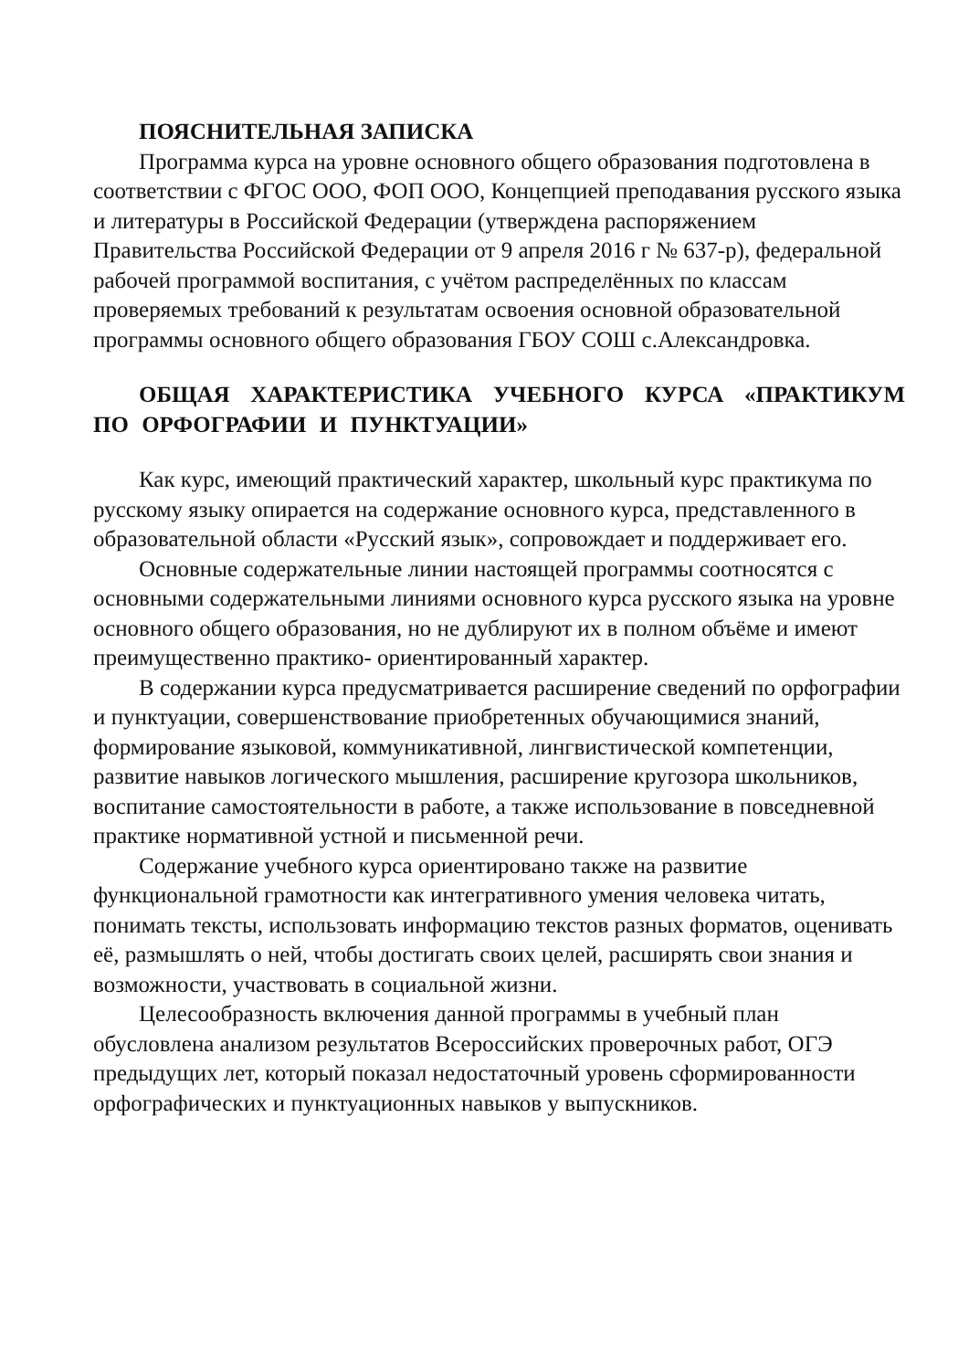ПОЯСНИТЕЛЬНАЯ ЗАПИСКА
Программа курса на уровне основного общего образования подготовлена в соответствии с ФГОС ООО, ФОП ООО, Концепцией преподавания русского языка и литературы в Российской Федерации (утверждена распоряжением Правительства Российской Федерации от 9 апреля 2016 г № 637-р), федеральной рабочей программой воспитания, с учётом распределённых по классам проверяемых требований к результатам освоения основной образовательной программы основного общего образования ГБОУ СОШ с.Александровка.
ОБЩАЯ ХАРАКТЕРИСТИКА УЧЕБНОГО КУРСА «ПРАКТИКУМ ПО ОРФОГРАФИИ И ПУНКТУАЦИИ»
Как курс, имеющий практический характер, школьный курс практикума по русскому языку опирается на содержание основного курса, представленного в образовательной области «Русский язык», сопровождает и поддерживает его.
Основные содержательные линии настоящей программы соотносятся с основными содержательными линиями основного курса русского языка на уровне основного общего образования, но не дублируют их в полном объёме и имеют преимущественно практико- ориентированный характер.
В содержании курса предусматривается расширение сведений по орфографии и пунктуации, совершенствование приобретенных обучающимися знаний, формирование языковой, коммуникативной, лингвистической компетенции, развитие навыков логического мышления, расширение кругозора школьников, воспитание самостоятельности в работе, а также использование в повседневной практике нормативной устной и письменной речи.
Содержание учебного курса ориентировано также на развитие функциональной грамотности как интегративного умения человека читать, понимать тексты, использовать информацию текстов разных форматов, оценивать её, размышлять о ней, чтобы достигать своих целей, расширять свои знания и возможности, участвовать в социальной жизни.
Целесообразность включения данной программы в учебный план обусловлена анализом результатов Всероссийских проверочных работ, ОГЭ предыдущих лет, который показал недостаточный уровень сформированности орфографических и пунктуационных навыков у выпускников.